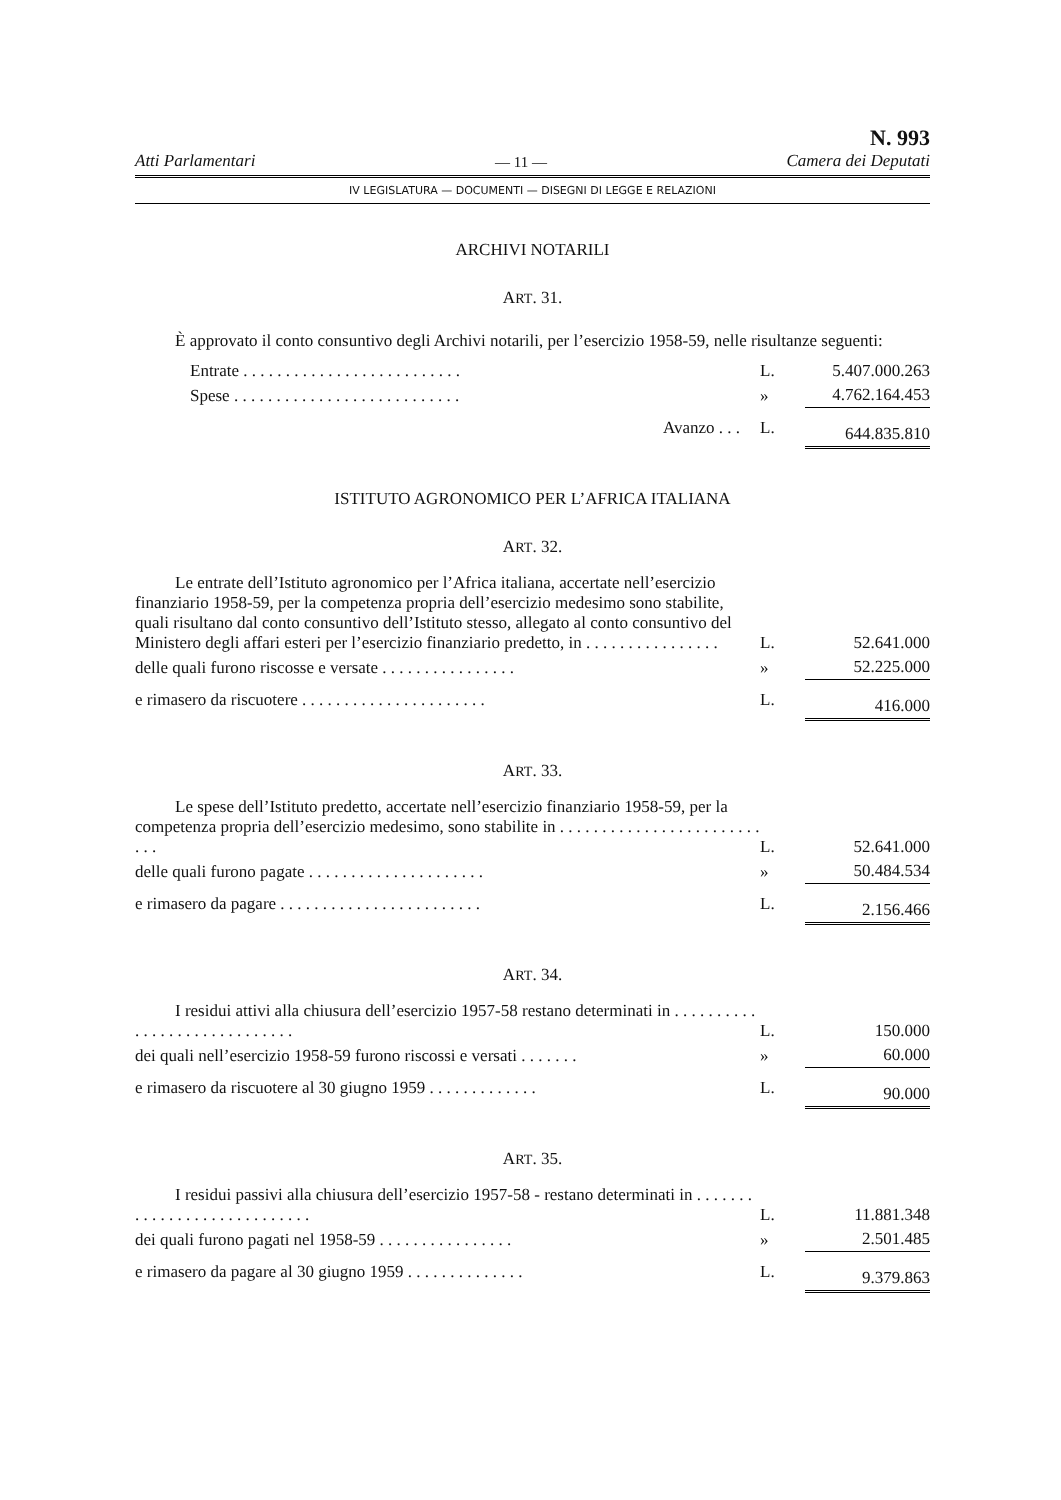Atti Parlamentari — 11 — N. 993
Camera dei Deputati
IV LEGISLATURA — DOCUMENTI — DISEGNI DI LEGGE E RELAZIONI
ARCHIVI NOTARILI
ART. 31.
È approvato il conto consuntivo degli Archivi notarili, per l’esercizio 1958-59, nelle risultanze seguenti:
| Entrate . . . . . . . . . . . . . . . . . . . . . . . . . . | L. | 5.407.000.263 |
| Spese . . . . . . . . . . . . . . . . . . . . . . . . . . . | » | 4.762.164.453 |
| Avanzo . . . | L. | 644.835.810 |
ISTITUTO AGRONOMICO PER L’AFRICA ITALIANA
ART. 32.
| Le entrate dell’Istituto agronomico per l’Africa italiana, accertate nell’esercizio finanziario 1958-59, per la competenza propria dell’esercizio medesimo sono stabilite, quali risultano dal conto consuntivo dell’Istituto stesso, allegato al conto consuntivo del Ministero degli affari esteri per l’esercizio finanziario predetto, in . . . . . . . . . . . . . . . . | L. | 52.641.000 |
| delle quali furono riscosse e versate . . . . . . . . . . . . . . . . | » | 52.225.000 |
| e rimasero da riscuotere . . . . . . . . . . . . . . . . . . . . . . | L. | 416.000 |
ART. 33.
| Le spese dell’Istituto predetto, accertate nell’esercizio finanziario 1958-59, per la competenza propria dell’esercizio medesimo, sono stabilite in . . . . . . . . . . . . . . . . . . . . . . . . . . . | L. | 52.641.000 |
| delle quali furono pagate . . . . . . . . . . . . . . . . . . . . . | » | 50.484.534 |
| e rimasero da pagare . . . . . . . . . . . . . . . . . . . . . . . . | L. | 2.156.466 |
ART. 34.
| I residui attivi alla chiusura dell’esercizio 1957-58 restano determinati in . . . . . . . . . . . . . . . . . . . . . . . . . . . . . | L. | 150.000 |
| dei quali nell’esercizio 1958-59 furono riscossi e versati . . . . . . . | » | 60.000 |
| e rimasero da riscuotere al 30 giugno 1959 . . . . . . . . . . . . . | L. | 90.000 |
ART. 35.
| I residui passivi alla chiusura dell’esercizio 1957-58 - restano determinati in . . . . . . . . . . . . . . . . . . . . . . . . . . . . | L. | 11.881.348 |
| dei quali furono pagati nel 1958-59 . . . . . . . . . . . . . . . . | » | 2.501.485 |
| e rimasero da pagare al 30 giugno 1959 . . . . . . . . . . . . . . | L. | 9.379.863 |